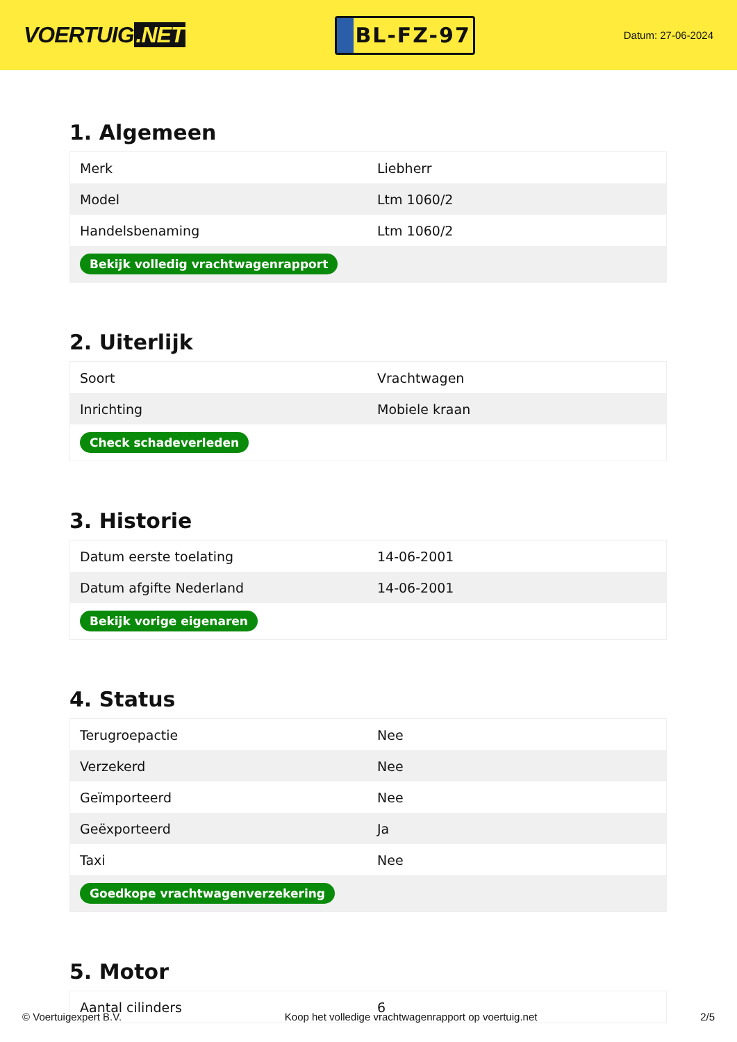VOERTUIG.NET
BL-FZ-97
Datum: 27-06-2024
1. Algemeen
| Merk | Liebherr |
| Model | Ltm 1060/2 |
| Handelsbenaming | Ltm 1060/2 |
| Bekijk volledig vrachtwagenrapport | |
2. Uiterlijk
| Soort | Vrachtwagen |
| Inrichting | Mobiele kraan |
| Check schadeverleden | |
3. Historie
| Datum eerste toelating | 14-06-2001 |
| Datum afgifte Nederland | 14-06-2001 |
| Bekijk vorige eigenaren | |
4. Status
| Terugroepactie | Nee |
| Verzekerd | Nee |
| Geïmporteerd | Nee |
| Geëxporteerd | Ja |
| Taxi | Nee |
| Goedkope vrachtwagenverzekering | |
5. Motor
| Aantal cilinders | 6 |
© Voertuigexpert B.V. Koop het volledige vrachtwagenrapport op voertuig.net 2/5